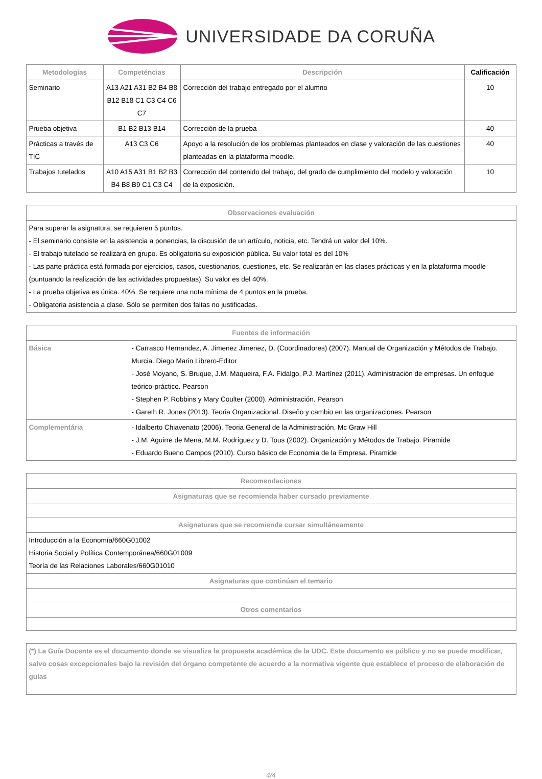UNIVERSIDADE DA CORUÑA
| Metodologías | Competéncias | Descripción | Calificación |
| --- | --- | --- | --- |
| Seminario | A13 A21 A31 B2 B4 B8 B12 B18 C1 C3 C4 C6 C7 | Corrección del trabajo entregado por el alumno | 10 |
| Prueba objetiva | B1 B2 B13 B14 | Corrección de la prueba | 40 |
| Prácticas a través de TIC | A13 C3 C6 | Apoyo a la resolución de los problemas planteados en clase y valoración de las cuestiones planteadas en la plataforma moodle. | 40 |
| Trabajos tutelados | A10 A15 A31 B1 B2 B3 B4 B8 B9 C1 C3 C4 | Corrección del contenido del trabajo, del grado de cumplimiento del modelo y valoración de la exposición. | 10 |
| Observaciones evaluación |
| --- |
| Para superar la asignatura, se requieren 5 puntos. - El seminario consiste en la asistencia a ponencias, la discusión de un artículo, noticia, etc. Tendrá un valor del 10%. - El trabajo tutelado se realizará en grupo. Es obligatoria su exposición pública. Su valor total es del 10% - Las parte práctica está formada por ejercicios, casos, cuestionarios, cuestiones, etc. Se realizarán en las clases prácticas y en la plataforma moodle (puntuando la realización de las actividades propuestas). Su valor es del 40%. - La prueba objetiva es única. 40%. Se requiere una nota mínima de 4 puntos en la prueba. - Obligatoria asistencia a clase. Sólo se permiten dos faltas no justificadas. |
| Fuentes de información | |
| --- | --- |
| Básica | - Carrasco Hernandez, A. Jimenez Jimenez, D. (Coordinadores) (2007). Manual de Organización y Métodos de Trabajo. Murcia. Diego Marin Librero-Editor - José Moyano, S. Bruque, J.M. Maqueira, F.A. Fidalgo, P.J. Martínez (2011). Administración de empresas. Un enfoque teórico-práctico. Pearson - Stephen P. Robbins y Mary Coulter (2000). Administración. Pearson - Gareth R. Jones (2013). Teoria Organizacional. Diseño y cambio en las organizaciones. Pearson |
| Complementária | - Idalberto Chiavenato (2006). Teoria General de la Administración. Mc Graw Hill - J.M. Aguirre de Mena, M.M. Rodríguez y D. Tous (2002). Organización y Métodos de Trabajo. Piramide - Eduardo Bueno Campos (2010). Curso básico de Economia de la Empresa. Piramide |
| Recomendaciones |
| --- |
| Asignaturas que se recomienda haber cursado previamente |
| Asignaturas que se recomienda cursar simultáneamente |
| Introducción a la Economía/660G01002 Historia Social y Política Contemporánea/660G01009 Teoría de las Relaciones Laborales/660G01010 |
| Asignaturas que continúan el temario |
| Otros comentarios |
| (*) La Guía Docente es el documento donde se visualiza la propuesta académica de la UDC. Este documento es público y no se puede modificar, salvo cosas excepcionales bajo la revisión del órgano competente de acuerdo a la normativa vigente que establece el proceso de elaboración de guías |
4/4